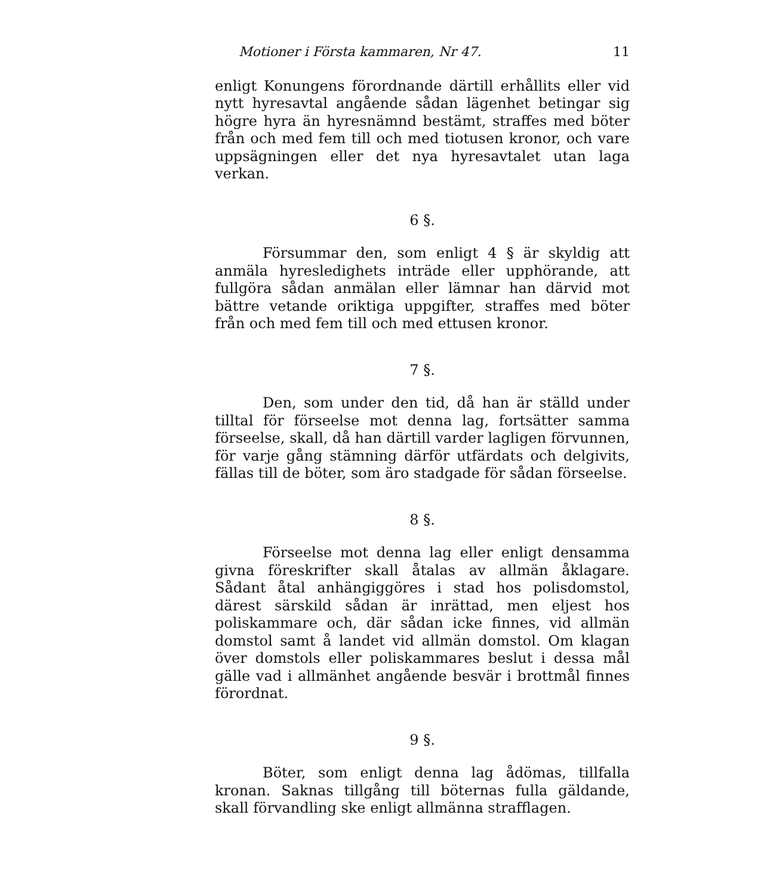Motioner i Första kammaren, Nr 47. 11
enligt Konungens förordnande därtill erhållits eller vid nytt hyresavtal angående sådan lägenhet betingar sig högre hyra än hyresnämnd bestämt, straffes med böter från och med fem till och med tiotusen kronor, och vare uppsägningen eller det nya hyresavtalet utan laga verkan.
6 §.
Försummar den, som enligt 4 § är skyldig att anmäla hyresledighets inträde eller upphörande, att fullgöra sådan anmälan eller lämnar han därvid mot bättre vetande oriktiga uppgifter, straffes med böter från och med fem till och med ettusen kronor.
7 §.
Den, som under den tid, då han är ställd under tilltal för förseelse mot denna lag, fortsätter samma förseelse, skall, då han därtill varder lagligen förvunnen, för varje gång stämning därför utfärdats och delgivits, fällas till de böter, som äro stadgade för sådan förseelse.
8 §.
Förseelse mot denna lag eller enligt densamma givna föreskrifter skall åtalas av allmän åklagare. Sådant åtal anhängiggöres i stad hos polisdomstol, därest särskild sådan är inrättad, men eljest hos poliskammare och, där sådan icke finnes, vid allmän domstol samt å landet vid allmän domstol. Om klagan över domstols eller poliskammares beslut i dessa mål gälle vad i allmänhet angående besvär i brottmål finnes förordnat.
9 §.
Böter, som enligt denna lag ådömas, tillfalla kronan. Saknas tillgång till böternas fulla gäldande, skall förvandling ske enligt allmänna strafflagen.